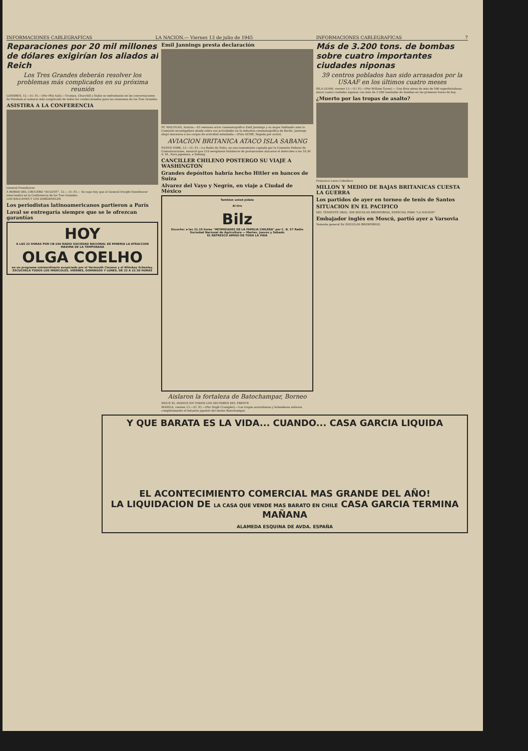INFORMACIONES CABLEGRAFICAS LA NACION.— Viernes 13 de julio de 1945 INFORMACIONES CABLEGRAFICAS 7
Reparaciones por 20 mil millones de dólares exigirían los aliados al Reich
Los Tres Grandes deberán resolver los problemas más complicados en su próxima reunión
LONDRES, 12.—(U. P.).—(Por Phil Ault).—Truman, Churchill y Stalin se enfrentarán en las conversaciones de Potsdam al sumario más complicado de todos los confeccionados para las reuniones de los Tres Grandes.
ASISTIRA A LA CONFERENCIA
General Eisenhower
A BORDO DEL CRUCERO "AUGUST", 12.— (U. P.).— Se supo hoy que el General Dwight Eisenhower intervendrá en la Conferencia de los Tres Grandes.
LOS BALCANES Y LOS DARDANELOS
Los periodistas latinoamericanos partieron a París
Laval se entregaría siempre que se le ofrezcan garantías
HOY
A LAS 22 HORAS POR CB-106 RADIO SOCIEDAD NACIONAL DE MINERIA LA ATRACCION MAXIMA DE LA TEMPORADA
OLGA COELHO
en un programa extraordinario auspiciado por el Vermouth Cinzano y el Whiskey Schenley. ESCUCHELA TODOS LOS MIERCOLES, VIERNES, DOMINGOS Y LUNES, DE 22 A 22.30 HORAS
Emil Jannings presta declaración
ST. WOLFGAN, Austria.—El veterano actor cinematográfico Emil Jannings y su mujer hablando ante la Comisión investigadora aliada sobre sus actividades en la industria cinematográfica de Berlín. Jannings alegó inocencia a los cargos de actividad antialiada.—(Foto ACME, llegada por avión).
AVIACION BRITANICA ATACO ISLA SABANG
NUEVA YORK, 12.—(U. P.).—La Radio de Tokio, en una transmisión captada por la Comisión Federal de Comunicaciones, anunció que 210 aeroplanos británicos de portaaviones atacaron el miércoles a las 10.30 A. M., hora japonesa, a Sabang.
CANCILLER CHILENO POSTERGO SU VIAJE A WASHINGTON
Grandes depósitos habría hecho Hitler en bancos de Suiza
Alvarez del Vayo y Negrín, en viaje a Ciudad de México
Tambien usted pídala
Al tiro
Bilz
Escuche: a las 21.15 horas "INTIMIDADES DE LA FAMILIA CHILENA" por C. B. 57 Radio Sociedad Nacional de Agricultura — Martes, Jueves y Sábado
EL REFRESCO AMIGO DE TODA LA VIDA
Aislaron la fortaleza de Batochampar, Borneo
SIGUE EL AVANCE EN TODOS LOS SECTORES DEL FRENTE
MANILA, viernes 13.—(U. P.).—(Por Hugh Crumpler).—Las tropas australianas y holandesas aislaron completamente el baluarte japonés del monte Batochampar.
Más de 3.200 tons. de bombas sobre cuatro importantes ciudades niponas
39 centros poblados han sido arrasados por la USAAF en los últimos cuatro meses
ISLA GUAM, viernes 13.—(U. P.).—(Por William Tyree).— Una flota aérea de más de 500 superfortalezas atacó cuatro ciudades niponas con más de 3.200 toneladas de bombas en las primeras horas de hoy.
¿Muerto por las tropas de asalto?
Francisco Larzo Caballero
MILLON Y MEDIO DE BAJAS BRITANICAS CUESTA LA GUERRA
Los partidos de ayer en torneo de tenis de Santos
SITUACION EN EL PACIFICO
DEL TENIENTE GRAL. SIR DOUGLAS BROWNRIGG, ESPECIAL PARA "LA NACION"
Embajador inglés en Moscú, partió ayer a Varsovia
Teniente general Sir DOUGLAS BROWNRIGG
Y QUE BARATA ES LA VIDA... CUANDO... CASA GARCIA LIQUIDA
EL ACONTECIMIENTO COMERCIAL MAS GRANDE DEL AÑO!
LA LIQUIDACION DE LA CASA QUE VENDE MAS BARATO EN CHILE CASA GARCIA TERMINA MAÑANA
ALAMEDA ESQUINA DE AVDA. ESPAÑA